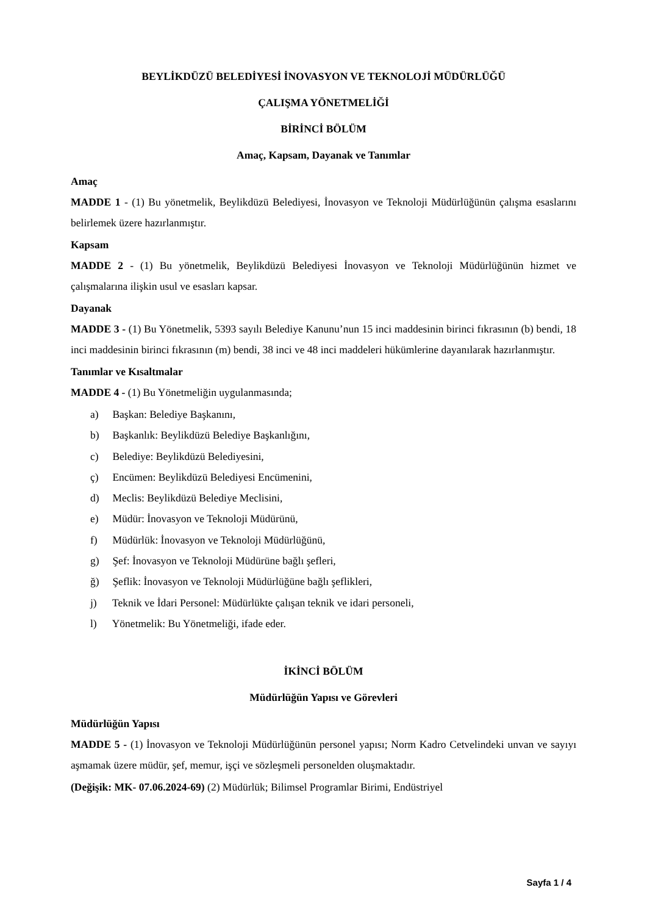BEYLİKDÜZÜ BELEDİYESİ İNOVASYON VE TEKNOLOJİ MÜDÜRLÜĞÜ
ÇALIŞMA YÖNETMELİĞİ
BİRİNCİ BÖLÜM
Amaç, Kapsam, Dayanak ve Tanımlar
Amaç
MADDE 1 - (1) Bu yönetmelik, Beylikdüzü Belediyesi, İnovasyon ve Teknoloji Müdürlüğünün çalışma esaslarını belirlemek üzere hazırlanmıştır.
Kapsam
MADDE 2 - (1) Bu yönetmelik, Beylikdüzü Belediyesi İnovasyon ve Teknoloji Müdürlüğünün hizmet ve çalışmalarına ilişkin usul ve esasları kapsar.
Dayanak
MADDE 3 - (1) Bu Yönetmelik, 5393 sayılı Belediye Kanunu’nun 15 inci maddesinin birinci fıkrasının (b) bendi, 18 inci maddesinin birinci fıkrasının (m) bendi, 38 inci ve 48 inci maddeleri hükümlerine dayanılarak hazırlanmıştır.
Tanımlar ve Kısaltmalar
MADDE 4 - (1) Bu Yönetmeliğin uygulanmasında;
a) Başkan: Belediye Başkanını,
b) Başkanlık: Beylikdüzü Belediye Başkanlığını,
c) Belediye: Beylikdüzü Belediyesini,
ç) Encümen: Beylikdüzü Belediyesi Encümenini,
d) Meclis: Beylikdüzü Belediye Meclisini,
e) Müdür: İnovasyon ve Teknoloji Müdürünü,
f) Müdürlük: İnovasyon ve Teknoloji Müdürlüğünü,
g) Şef: İnovasyon ve Teknoloji Müdürüne bağlı şefleri,
ğ) Şeflik: İnovasyon ve Teknoloji Müdürlüğüne bağlı şeflikleri,
j) Teknik ve İdari Personel: Müdürlükte çalışan teknik ve idari personeli,
l) Yönetmelik: Bu Yönetmeliği, ifade eder.
İKİNCİ BÖLÜM
Müdürlüğün Yapısı ve Görevleri
Müdürlüğün Yapısı
MADDE 5 - (1) İnovasyon ve Teknoloji Müdürlüğünün personel yapısı; Norm Kadro Cetvelindeki unvan ve sayıyı aşmamak üzere müdür, şef, memur, işçi ve sözleşmeli personelden oluşmaktadır.
(Değişik: MK- 07.06.2024-69) (2) Müdürlük; Bilimsel Programlar Birimi, Endüstriyel
Sayfa 1 / 4